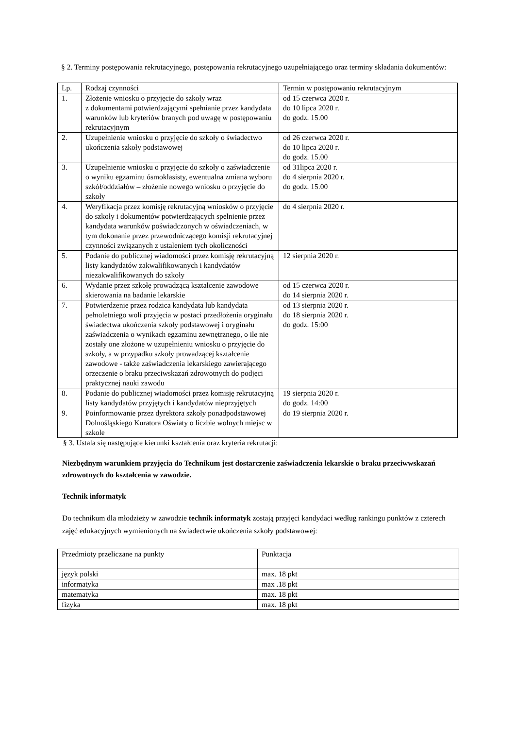§ 2. Terminy postępowania rekrutacyjnego, postępowania rekrutacyjnego uzupełniającego oraz terminy składania dokumentów:
| Lp. | Rodzaj czynności | Termin w postępowaniu rekrutacyjnym |
| --- | --- | --- |
| 1. | Złożenie wniosku o przyjęcie do szkoły wraz z dokumentami potwierdzającymi spełnianie przez kandydata warunków lub kryteriów branych pod uwagę w postępowaniu rekrutacyjnym | od 15 czerwca 2020 r. do 10 lipca 2020 r. do godz. 15.00 |
| 2. | Uzupełnienie wniosku o przyjęcie do szkoły o świadectwo ukończenia szkoły podstawowej | od 26 czerwca 2020 r. do 10 lipca 2020 r. do godz. 15.00 |
| 3. | Uzupełnienie wniosku o przyjęcie do szkoły o zaświadczenie o wyniku egzaminu ósmoklasisty, ewentualna zmiana wyboru szkół/oddziałów – złożenie nowego wniosku o przyjęcie do szkoły | od 31lipca 2020 r. do 4 sierpnia 2020 r. do godz. 15.00 |
| 4. | Weryfikacja przez komisję rekrutacyjną wniosków o przyjęcie do szkoły i dokumentów potwierdzających spełnienie przez kandydata warunków poświadczonych w oświadczeniach, w tym dokonanie przez przewodniczącego komisji rekrutacyjnej czynności związanych z ustaleniem tych okoliczności | do 4 sierpnia 2020 r. |
| 5. | Podanie do publicznej wiadomości przez komisję rekrutacyjną listy kandydatów zakwalifikowanych i kandydatów niezakwalifikowanych do szkoły | 12 sierpnia 2020 r. |
| 6. | Wydanie przez szkołę prowadzącą kształcenie zawodowe skierowania na badanie lekarskie | od 15 czerwca 2020 r. do 14 sierpnia 2020 r. |
| 7. | Potwierdzenie przez rodzica kandydata lub kandydata pełnoletniego woli przyjęcia w postaci przedłożenia oryginału świadectwa ukończenia szkoły podstawowej i oryginału zaświadczenia o wynikach egzaminu zewnętrznego, o ile nie zostały one złożone w uzupełnieniu wniosku o przyjęcie do szkoły, a w przypadku szkoły prowadzącej kształcenie zawodowe - także zaświadczenia lekarskiego zawierającego orzeczenie o braku przeciwskazań zdrowotnych do podjęci praktycznej nauki zawodu | od 13 sierpnia 2020 r. do 18 sierpnia 2020 r. do godz. 15:00 |
| 8. | Podanie do publicznej wiadomości przez komisję rekrutacyjną listy kandydatów przyjętych i kandydatów nieprzyjętych | 19 sierpnia 2020 r. do godz. 14:00 |
| 9. | Poinformowanie przez dyrektora szkoły ponadpodstawowej Dolnośląskiego Kuratora Oświaty o liczbie wolnych miejsc w szkole | do 19 sierpnia 2020 r. |
§ 3. Ustala się następujące kierunki kształcenia oraz kryteria rekrutacji:
Niezbędnym warunkiem przyjęcia do Technikum jest dostarczenie zaświadczenia lekarskie o braku przeciwwskazań zdrowotnych do kształcenia w zawodzie.
Technik informatyk
Do technikum dla młodzieży w zawodzie technik informatyk zostają przyjęci kandydaci według rankingu punktów z czterech zajęć edukacyjnych wymienionych na świadectwie ukończenia szkoły podstawowej:
| Przedmioty przeliczane na punkty | Punktacja |
| język polski | max. 18 pkt |
| informatyka | max .18 pkt |
| matematyka | max. 18 pkt |
| fizyka | max. 18 pkt |